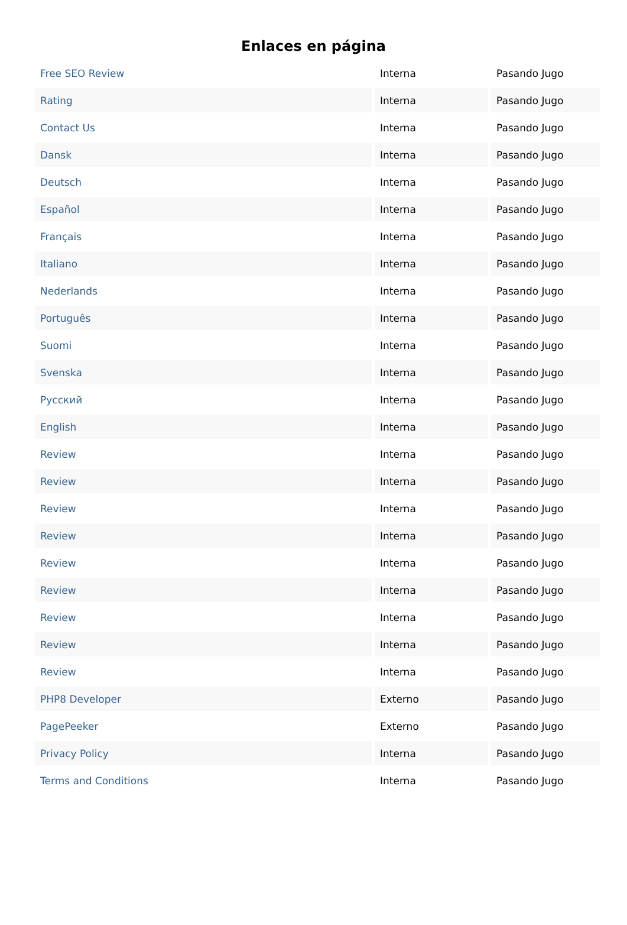Enlaces en página
| Free SEO Review | Interna | Pasando Jugo |
| Rating | Interna | Pasando Jugo |
| Contact Us | Interna | Pasando Jugo |
| Dansk | Interna | Pasando Jugo |
| Deutsch | Interna | Pasando Jugo |
| Español | Interna | Pasando Jugo |
| Français | Interna | Pasando Jugo |
| Italiano | Interna | Pasando Jugo |
| Nederlands | Interna | Pasando Jugo |
| Português | Interna | Pasando Jugo |
| Suomi | Interna | Pasando Jugo |
| Svenska | Interna | Pasando Jugo |
| Русский | Interna | Pasando Jugo |
| English | Interna | Pasando Jugo |
| Review | Interna | Pasando Jugo |
| Review | Interna | Pasando Jugo |
| Review | Interna | Pasando Jugo |
| Review | Interna | Pasando Jugo |
| Review | Interna | Pasando Jugo |
| Review | Interna | Pasando Jugo |
| Review | Interna | Pasando Jugo |
| Review | Interna | Pasando Jugo |
| Review | Interna | Pasando Jugo |
| PHP8 Developer | Externo | Pasando Jugo |
| PagePeeker | Externo | Pasando Jugo |
| Privacy Policy | Interna | Pasando Jugo |
| Terms and Conditions | Interna | Pasando Jugo |